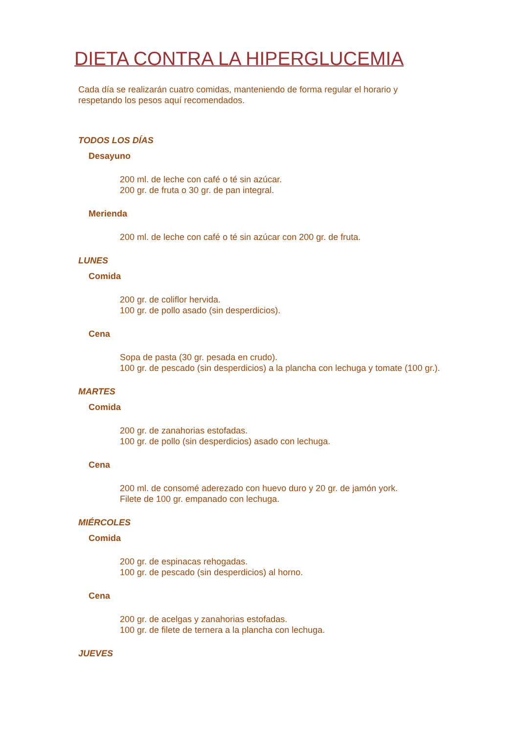DIETA CONTRA LA HIPERGLUCEMIA
Cada día se realizarán cuatro comidas, manteniendo de forma regular el horario y respetando los pesos aquí recomendados.
TODOS LOS DÍAS
Desayuno
200 ml. de leche con café o té sin azúcar.
200 gr. de fruta o 30 gr. de pan integral.
Merienda
200 ml. de leche con café o té sin azúcar con 200 gr. de fruta.
LUNES
Comida
200 gr. de coliflor hervida.
100 gr. de pollo asado (sin desperdicios).
Cena
Sopa de pasta (30 gr. pesada en crudo).
100 gr. de pescado (sin desperdicios) a la plancha con lechuga y tomate (100 gr.).
MARTES
Comida
200 gr. de zanahorias estofadas.
100 gr. de pollo (sin desperdicios) asado con lechuga.
Cena
200 ml. de consomé aderezado con huevo duro y 20 gr. de jamón york.
Filete de 100 gr. empanado con lechuga.
MIÉRCOLES
Comida
200 gr. de espinacas rehogadas.
100 gr. de pescado (sin desperdicios) al horno.
Cena
200 gr. de acelgas y zanahorias estofadas.
100 gr. de filete de ternera a la plancha con lechuga.
JUEVES